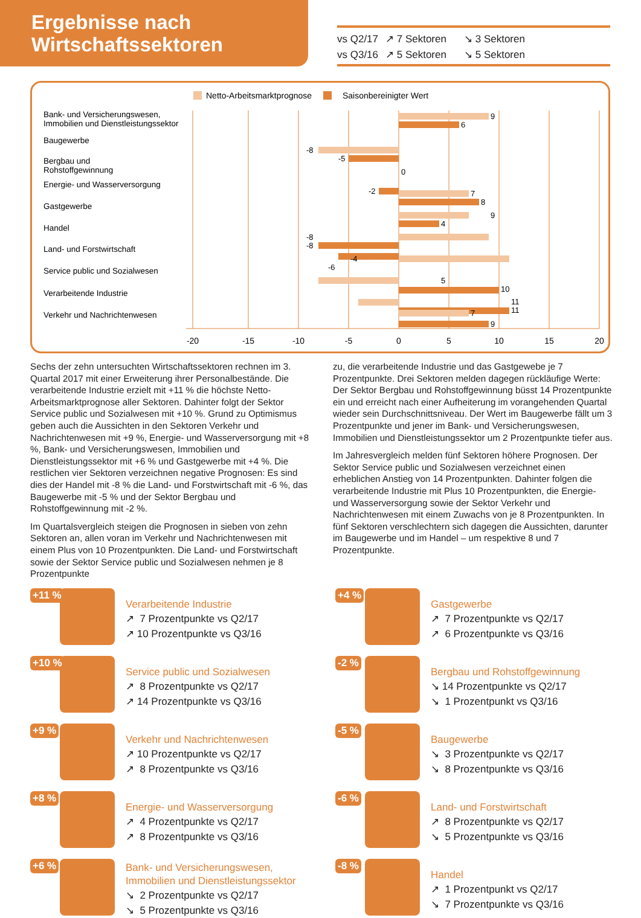Ergebnisse nach
Wirtschaftssektoren
vs Q2/17 ↗ 7 Sektoren ↘ 3 Sektoren
vs Q3/16 ↗ 5 Sektoren ↘ 5 Sektoren
Netto-Arbeitsmarktprognose
Saisonbereinigter Wert
Bank- und Versicherungswesen,
Immobilien und Dienstleistungssektor
Baugewerbe
Bergbau und
Rohstoffgewinnung
Energie- und Wasserversorgung
Gastgewerbe
Handel
Land- und Forstwirtschaft
Service public und Sozialwesen
Verarbeitende Industrie
Verkehr und Nachrichtenwesen
9
6
-8
-5
0
-2
7
8
9
4
-8
-8
-4
-6
5
10
11
11
7
9
-20
-15
-10
-5
0
5
10
15
20
Sechs der zehn untersuchten Wirtschaftssektoren rechnen im 3. Quartal 2017 mit einer Erweiterung ihrer Personalbestände. Die verarbeitende Industrie erzielt mit +11 % die höchste Netto-Arbeitsmarktprognose aller Sektoren. Dahinter folgt der Sektor Service public und Sozialwesen mit +10 %. Grund zu Optimismus geben auch die Aussichten in den Sektoren Verkehr und Nachrichtenwesen mit +9 %, Energie- und Wasserversorgung mit +8 %, Bank- und Versicherungswesen, Immobilien und Dienstleistungssektor mit +6 % und Gastgewerbe mit +4 %. Die restlichen vier Sektoren verzeichnen negative Prognosen: Es sind dies der Handel mit -8 % die Land- und Forstwirtschaft mit -6 %, das Baugewerbe mit -5 % und der Sektor Bergbau und Rohstoffgewinnung mit -2 %.
Im Quartalsvergleich steigen die Prognosen in sieben von zehn Sektoren an, allen voran im Verkehr und Nachrichtenwesen mit einem Plus von 10 Prozentpunkten. Die Land- und Forstwirtschaft sowie der Sektor Service public und Sozialwesen nehmen je 8 Prozentpunkte
zu, die verarbeitende Industrie und das Gastgewebe je 7 Prozentpunkte. Drei Sektoren melden dagegen rückläufige Werte: Der Sektor Bergbau und Rohstoffgewinnung büsst 14 Prozentpunkte ein und erreicht nach einer Aufheiterung im vorangehenden Quartal wieder sein Durchschnittsniveau. Der Wert im Baugewerbe fällt um 3 Prozentpunkte und jener im Bank- und Versicherungswesen, Immobilien und Dienstleistungssektor um 2 Prozentpunkte tiefer aus.
Im Jahresvergleich melden fünf Sektoren höhere Prognosen. Der Sektor Service public und Sozialwesen verzeichnet einen erheblichen Anstieg von 14 Prozentpunkten. Dahinter folgen die verarbeitende Industrie mit Plus 10 Prozentpunkten, die Energie- und Wasserversorgung sowie der Sektor Verkehr und Nachrichtenwesen mit einem Zuwachs von je 8 Prozentpunkten. In fünf Sektoren verschlechtern sich dagegen die Aussichten, darunter im Baugewerbe und im Handel – um respektive 8 und 7 Prozentpunkte.
+11 %
Verarbeitende Industrie
↗ 7 Prozentpunkte vs Q2/17
↗ 10 Prozentpunkte vs Q3/16
+4 %
Gastgewerbe
↗ 7 Prozentpunkte vs Q2/17
↗ 6 Prozentpunkte vs Q3/16
+10 %
Service public und Sozialwesen
↗ 8 Prozentpunkte vs Q2/17
↗ 14 Prozentpunkte vs Q3/16
-2 %
Bergbau und Rohstoffgewinnung
↘ 14 Prozentpunkte vs Q2/17
↘ 1 Prozentpunkt vs Q3/16
+9 %
Verkehr und Nachrichtenwesen
↗ 10 Prozentpunkte vs Q2/17
↗ 8 Prozentpunkte vs Q3/16
-5 %
Baugewerbe
↘ 3 Prozentpunkte vs Q2/17
↘ 8 Prozentpunkte vs Q3/16
+8 %
Energie- und Wasserversorgung
↗ 4 Prozentpunkte vs Q2/17
↗ 8 Prozentpunkte vs Q3/16
-6 %
Land- und Forstwirtschaft
↗ 8 Prozentpunkte vs Q2/17
↘ 5 Prozentpunkte vs Q3/16
+6 %
Bank- und Versicherungswesen,
Immobilien und Dienstleistungssektor
↘ 2 Prozentpunkte vs Q2/17
↘ 5 Prozentpunkte vs Q3/16
-8 %
Handel
↗ 1 Prozentpunkt vs Q2/17
↘ 7 Prozentpunkte vs Q3/16